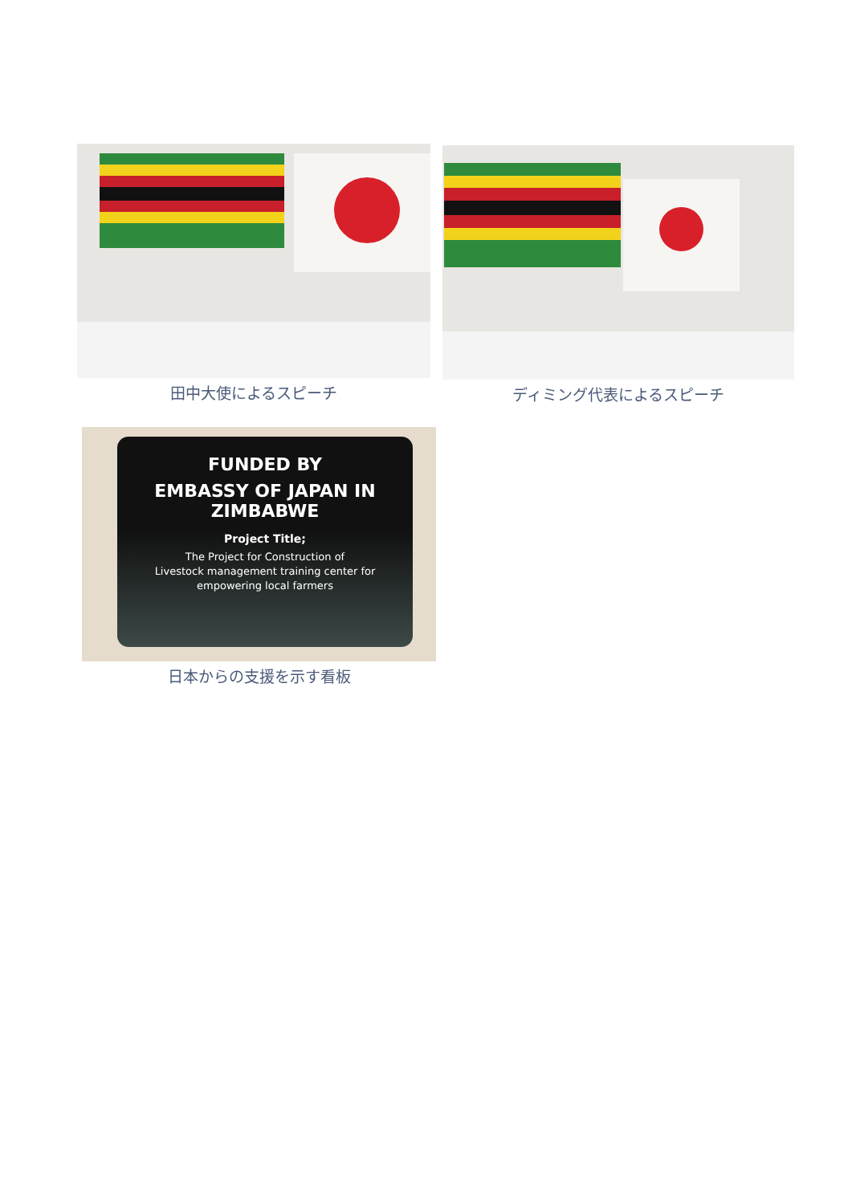田中大使によるスピーチ ディミング代表によるスピーチ
FUNDED BY
EMBASSY OF JAPAN IN ZIMBABWE
Project Title;
The Project for Construction of
Livestock management training center for
empowering local farmers
日本からの支援を示す看板